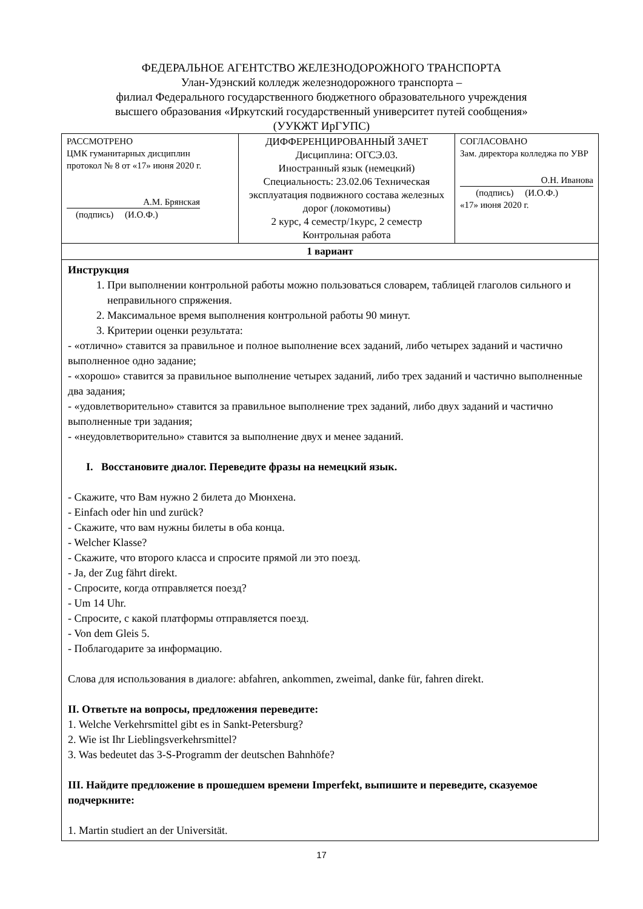ФЕДЕРАЛЬНОЕ АГЕНТСТВО ЖЕЛЕЗНОДОРОЖНОГО ТРАНСПОРТА
Улан-Удэнский колледж железнодорожного транспорта –
филиал Федерального государственного бюджетного образовательного учреждения
высшего образования «Иркутский государственный университет путей сообщения»
(УУКЖТ ИрГУПС)
| РАССМОТРЕНО ЦМК гуманитарных дисциплин протокол № 8 от «17» июня 2020 г. А.М. Брянская (подпись) (И.О.Ф.) | ДИФФЕРЕНЦИРОВАННЫЙ ЗАЧЕТ Дисциплина: ОГСЭ.03. Иностранный язык (немецкий) Специальность: 23.02.06 Техническая эксплуатация подвижного состава железных дорог (локомотивы) 2 курс, 4 семестр/1курс, 2 семестр Контрольная работа | СОГЛАСОВАНО Зам. директора колледжа по УВР О.Н. Иванова (подпись) (И.О.Ф.) «17» июня 2020 г. |
| 1 вариант | | |
| Инструкция 1. При выполнении контрольной работы можно пользоваться словарем, таблицей глаголов сильного и неправильного спряжения. 2. Максимальное время выполнения контрольной работы 90 минут. 3. Критерии оценки результата: - «отлично» ставится за правильное и полное выполнение всех заданий, либо четырех заданий и частично выполненное одно задание; - «хорошо» ставится за правильное выполнение четырех заданий, либо трех заданий и частично выполненные два задания; - «удовлетворительно» ставится за правильное выполнение трех заданий, либо двух заданий и частично выполненные три задания; - «неудовлетворительно» ставится за выполнение двух и менее заданий. I. Восстановите диалог. Переведите фразы на немецкий язык. - Скажите, что Вам нужно 2 билета до Мюнхена. - Einfach oder hin und zurück? - Скажите, что вам нужны билеты в оба конца. - Welcher Klasse? - Скажите, что второго класса и спросите прямой ли это поезд. - Ja, der Zug fährt direkt. - Спросите, когда отправляется поезд? - Um 14 Uhr. - Спросите, с какой платформы отправляется поезд. - Von dem Gleis 5. - Поблагодарите за информацию. Слова для использования в диалоге: abfahren, ankommen, zweimal, danke für, fahren direkt. II. Ответьте на вопросы, предложения переведите: 1. Welche Verkehrsmittel gibt es in Sankt-Petersburg? 2. Wie ist Ihr Lieblingsverkehrsmittel? 3. Was bedeutet das 3-S-Programm der deutschen Bahnhöfe? III. Найдите предложение в прошедшем времени Imperfekt, выпишите и переведите, сказуемое подчеркните: 1. Martin studiert an der Universität. | | |
17